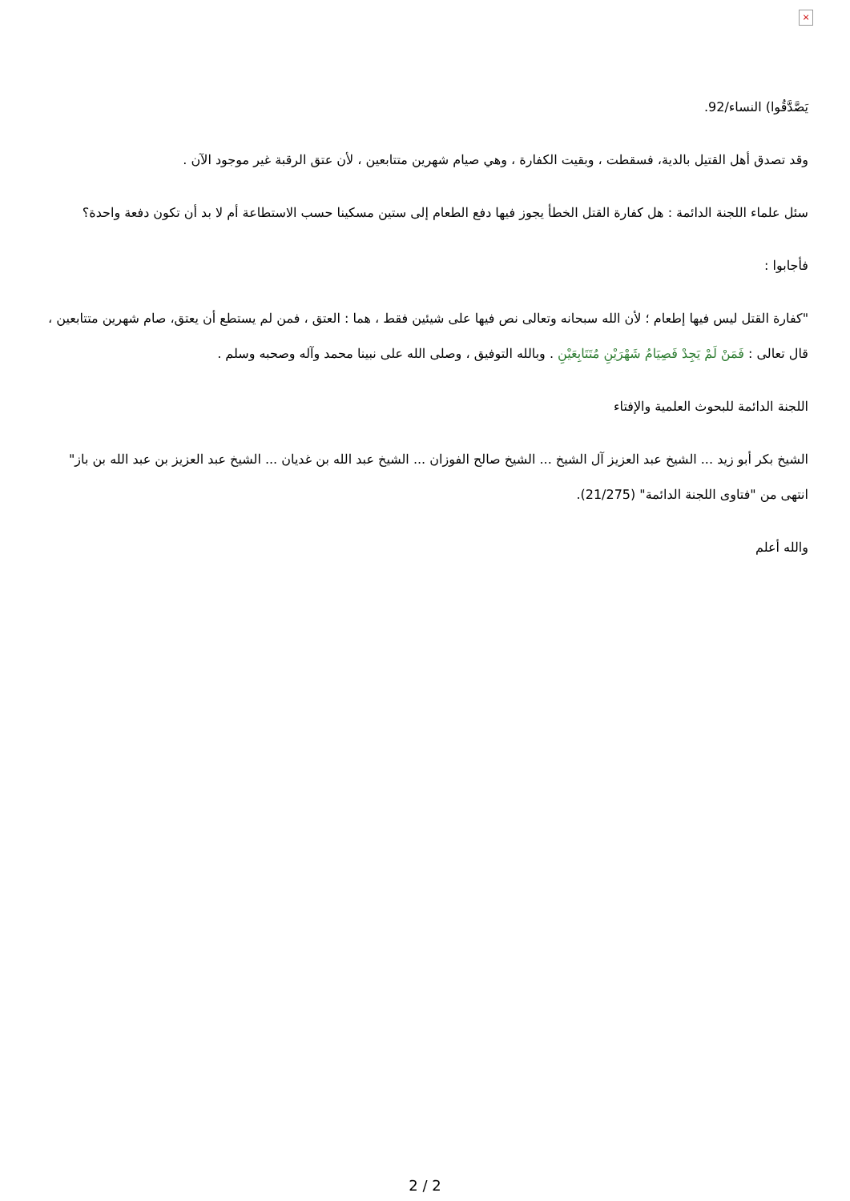×
يَصَّدَّقُوا) النساء/92.
وقد تصدق أهل القتيل بالدية، فسقطت ، وبقيت الكفارة ، وهي صيام شهرين متتابعين ، لأن عتق الرقبة غير موجود الآن .
سئل علماء اللجنة الدائمة : هل كفارة القتل الخطأ يجوز فيها دفع الطعام إلى ستين مسكينا حسب الاستطاعة أم لا بد أن تكون دفعة واحدة؟
فأجابوا :
"كفارة القتل ليس فيها إطعام ؛ لأن الله سبحانه وتعالى نص فيها على شيئين فقط ، هما : العتق ، فمن لم يستطع أن يعتق، صام شهرين متتابعين ، قال تعالى : فَمَنْ لَمْ يَجِدْ فَصِيَامُ شَهْرَيْنِ مُتَتَابِعَيْنِ . وبالله التوفيق ، وصلى الله على نبينا محمد وآله وصحبه وسلم .
اللجنة الدائمة للبحوث العلمية والإفتاء
الشيخ بكر أبو زيد ... الشيخ عبد العزيز آل الشيخ ... الشيخ صالح الفوزان ... الشيخ عبد الله بن غديان ... الشيخ عبد العزيز بن عبد الله بن باز" انتهى من "فتاوى اللجنة الدائمة" (21/275).
والله أعلم
2 / 2